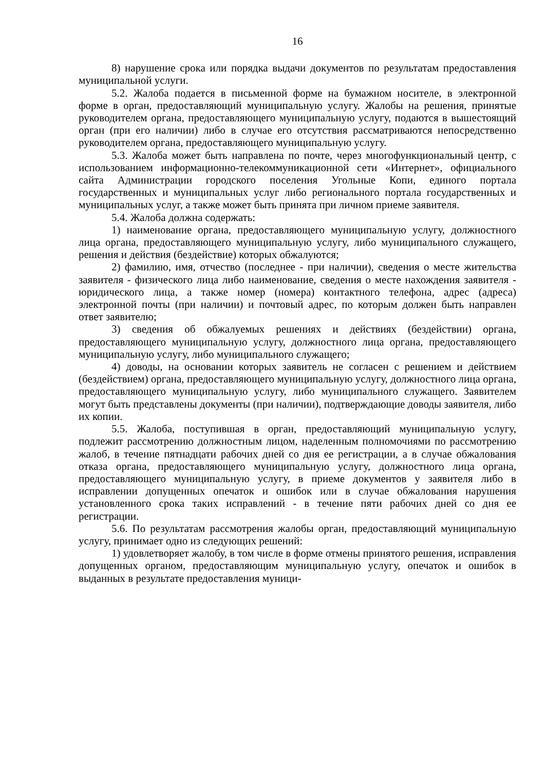16
8) нарушение срока или порядка выдачи документов по результатам предоставления муниципальной услуги.
5.2. Жалоба подается в письменной форме на бумажном носителе, в электронной форме в орган, предоставляющий муниципальную услугу. Жалобы на решения, принятые руководителем органа, предоставляющего муниципальную услугу, подаются в вышестоящий орган (при его наличии) либо в случае его отсутствия рассматриваются непосредственно руководителем органа, предоставляющего муниципальную услугу.
5.3. Жалоба может быть направлена по почте, через многофункциональный центр, с использованием информационно-телекоммуникационной сети «Интернет», официального сайта Администрации городского поселения Угольные Копи, единого портала государственных и муниципальных услуг либо регионального портала государственных и муниципальных услуг, а также может быть принята при личном приеме заявителя.
5.4. Жалоба должна содержать:
1) наименование органа, предоставляющего муниципальную услугу, должностного лица органа, предоставляющего муниципальную услугу, либо муниципального служащего, решения и действия (бездействие) которых обжалуются;
2) фамилию, имя, отчество (последнее - при наличии), сведения о месте жительства заявителя - физического лица либо наименование, сведения о месте нахождения заявителя - юридического лица, а также номер (номера) контактного телефона, адрес (адреса) электронной почты (при наличии) и почтовый адрес, по которым должен быть направлен ответ заявителю;
3) сведения об обжалуемых решениях и действиях (бездействии) органа, предоставляющего муниципальную услугу, должностного лица органа, предоставляющего муниципальную услугу, либо муниципального служащего;
4) доводы, на основании которых заявитель не согласен с решением и действием (бездействием) органа, предоставляющего муниципальную услугу, должностного лица органа, предоставляющего муниципальную услугу, либо муниципального служащего. Заявителем могут быть представлены документы (при наличии), подтверждающие доводы заявителя, либо их копии.
5.5. Жалоба, поступившая в орган, предоставляющий муниципальную услугу, подлежит рассмотрению должностным лицом, наделенным полномочиями по рассмотрению жалоб, в течение пятнадцати рабочих дней со дня ее регистрации, а в случае обжалования отказа органа, предоставляющего муниципальную услугу, должностного лица органа, предоставляющего муниципальную услугу, в приеме документов у заявителя либо в исправлении допущенных опечаток и ошибок или в случае обжалования нарушения установленного срока таких исправлений - в течение пяти рабочих дней со дня ее регистрации.
5.6. По результатам рассмотрения жалобы орган, предоставляющий муниципальную услугу, принимает одно из следующих решений:
1) удовлетворяет жалобу, в том числе в форме отмены принятого решения, исправления допущенных органом, предоставляющим муниципальную услугу, опечаток и ошибок в выданных в результате предоставления муници-